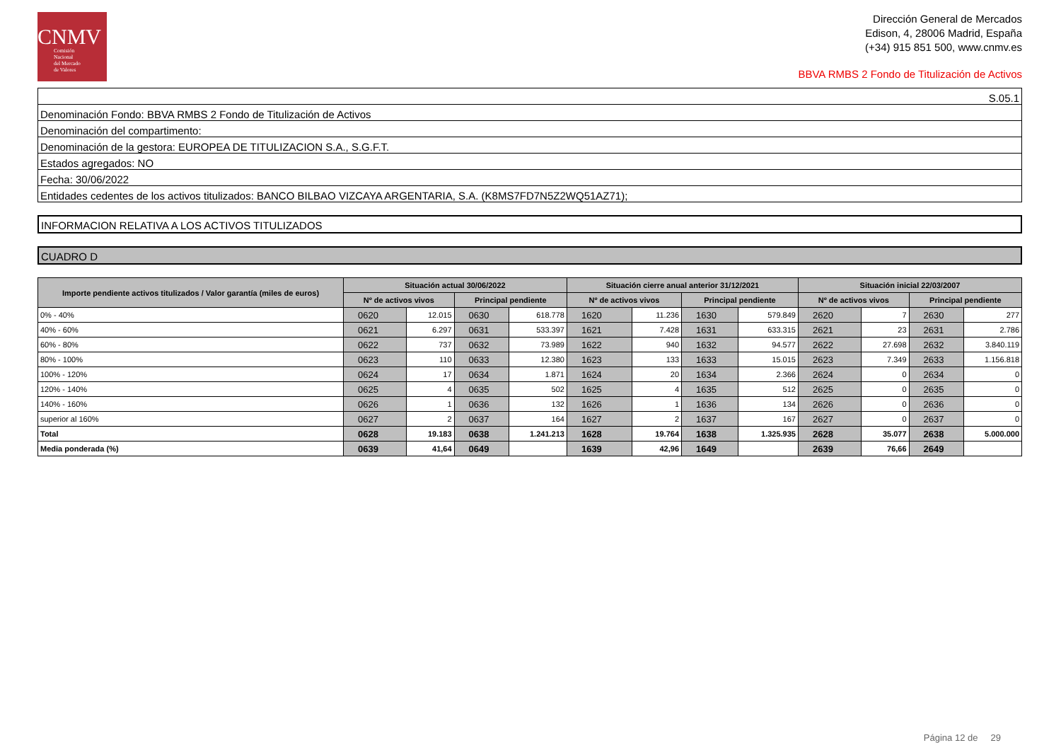CNMV
Comisión
Nacional
del Mercado
de Valores
Dirección General de Mercados
Edison, 4, 28006 Madrid, España
(+34) 915 851 500, www.cnmv.es
BBVA RMBS 2 Fondo de Titulización de Activos
| S.05.1 |
| Denominación Fondo: BBVA RMBS 2 Fondo de Titulización de Activos |
| Denominación del compartimento: |
| Denominación de la gestora: EUROPEA DE TITULIZACION S.A., S.G.F.T. |
| Estados agregados: NO |
| Fecha: 30/06/2022 |
| Entidades cedentes de los activos titulizados: BANCO BILBAO VIZCAYA ARGENTARIA, S.A. (K8MS7FD7N5Z2WQ51AZ71); |
INFORMACION RELATIVA A LOS ACTIVOS TITULIZADOS
CUADRO D
| Importe pendiente activos titulizados / Valor garantía (miles de euros) | Situación actual 30/06/2022 | | | | Situación cierre anual anterior 31/12/2021 | | | | Situación inicial 22/03/2007 | | | |
| --- | --- | --- | --- | --- | --- | --- | --- | --- | --- | --- | --- | --- |
| | Nº de activos vivos | | Principal pendiente | | Nº de activos vivos | | Principal pendiente | | Nº de activos vivos | | Principal pendiente | |
| 0% - 40% | 0620 | 12.015 | 0630 | 618.778 | 1620 | 11.236 | 1630 | 579.849 | 2620 | 7 | 2630 | 277 |
| 40% - 60% | 0621 | 6.297 | 0631 | 533.397 | 1621 | 7.428 | 1631 | 633.315 | 2621 | 23 | 2631 | 2.786 |
| 60% - 80% | 0622 | 737 | 0632 | 73.989 | 1622 | 940 | 1632 | 94.577 | 2622 | 27.698 | 2632 | 3.840.119 |
| 80% - 100% | 0623 | 110 | 0633 | 12.380 | 1623 | 133 | 1633 | 15.015 | 2623 | 7.349 | 2633 | 1.156.818 |
| 100% - 120% | 0624 | 17 | 0634 | 1.871 | 1624 | 20 | 1634 | 2.366 | 2624 | 0 | 2634 | 0 |
| 120% - 140% | 0625 | 4 | 0635 | 502 | 1625 | 4 | 1635 | 512 | 2625 | 0 | 2635 | 0 |
| 140% - 160% | 0626 | 1 | 0636 | 132 | 1626 | 1 | 1636 | 134 | 2626 | 0 | 2636 | 0 |
| superior al 160% | 0627 | 2 | 0637 | 164 | 1627 | 2 | 1637 | 167 | 2627 | 0 | 2637 | 0 |
| Total | 0628 | 19.183 | 0638 | 1.241.213 | 1628 | 19.764 | 1638 | 1.325.935 | 2628 | 35.077 | 2638 | 5.000.000 |
| Media ponderada (%) | 0639 | 41,64 | 0649 | | 1639 | 42,96 | 1649 | | 2639 | 76,66 | 2649 | |
Página 12 de 29